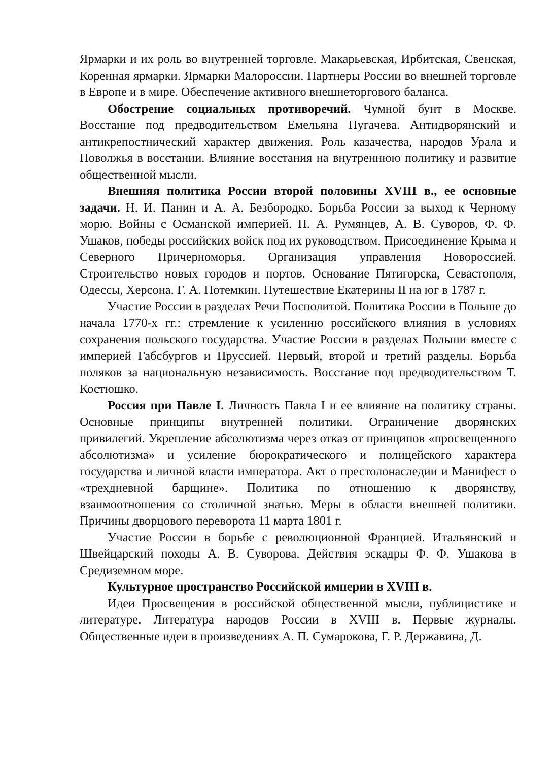Ярмарки и их роль во внутренней торговле. Макарьевская, Ирбитская, Свенская, Коренная ярмарки. Ярмарки Малороссии. Партнеры России во внешней торговле в Европе и в мире. Обеспечение активного внешнеторгового баланса.
Обострение социальных противоречий. Чумной бунт в Москве. Восстание под предводительством Емельяна Пугачева. Антидворянский и антикрепостнический характер движения. Роль казачества, народов Урала и Поволжья в восстании. Влияние восстания на внутреннюю политику и развитие общественной мысли.
Внешняя политика России второй половины XVIII в., ее основные задачи. Н. И. Панин и А. А. Безбородко. Борьба России за выход к Черному морю. Войны с Османской империей. П. А. Румянцев, А. В. Суворов, Ф. Ф. Ушаков, победы российских войск под их руководством. Присоединение Крыма и Северного Причерноморья. Организация управления Новороссией. Строительство новых городов и портов. Основание Пятигорска, Севастополя, Одессы, Херсона. Г. А. Потемкин. Путешествие Екатерины II на юг в 1787 г.
Участие России в разделах Речи Посполитой. Политика России в Польше до начала 1770-х гг.: стремление к усилению российского влияния в условиях сохранения польского государства. Участие России в разделах Польши вместе с империей Габсбургов и Пруссией. Первый, второй и третий разделы. Борьба поляков за национальную независимость. Восстание под предводительством Т. Костюшко.
Россия при Павле I. Личность Павла I и ее влияние на политику страны. Основные принципы внутренней политики. Ограничение дворянских привилегий. Укрепление абсолютизма через отказ от принципов «просвещенного абсолютизма» и усиление бюрократического и полицейского характера государства и личной власти императора. Акт о престолонаследии и Манифест о «трехдневной барщине». Политика по отношению к дворянству, взаимоотношения со столичной знатью. Меры в области внешней политики. Причины дворцового переворота 11 марта 1801 г.
Участие России в борьбе с революционной Францией. Итальянский и Швейцарский походы А. В. Суворова. Действия эскадры Ф. Ф. Ушакова в Средиземном море.
Культурное пространство Российской империи в XVIII в.
Идеи Просвещения в российской общественной мысли, публицистике и литературе. Литература народов России в XVIII в. Первые журналы. Общественные идеи в произведениях А. П. Сумарокова, Г. Р. Державина, Д.